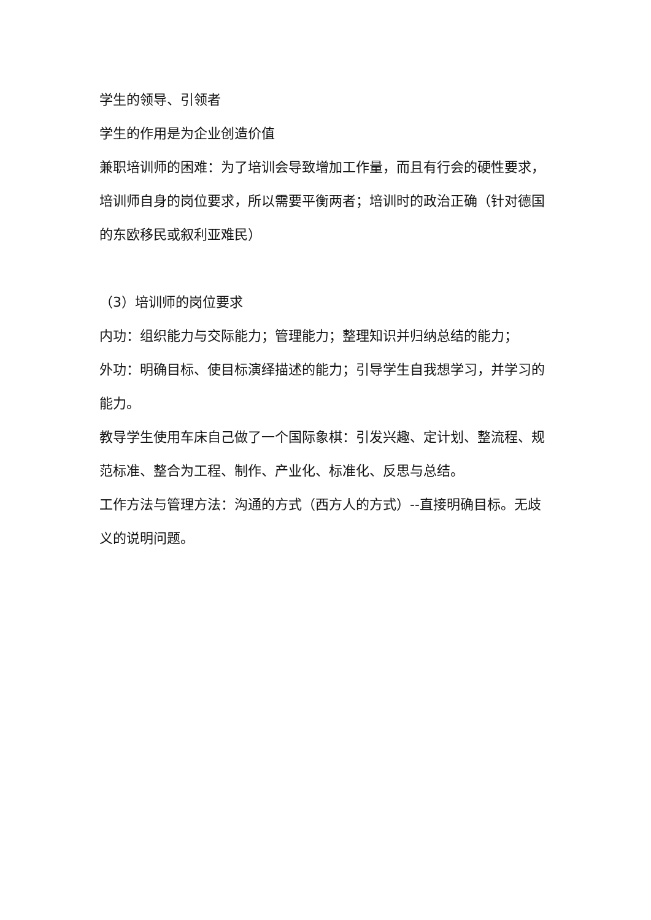学生的领导、引领者
学生的作用是为企业创造价值
兼职培训师的困难：为了培训会导致增加工作量，而且有行会的硬性要求，培训师自身的岗位要求，所以需要平衡两者；培训时的政治正确（针对德国的东欧移民或叙利亚难民）
（3）培训师的岗位要求
内功：组织能力与交际能力；管理能力；整理知识并归纳总结的能力；
外功：明确目标、使目标演绎描述的能力；引导学生自我想学习，并学习的能力。
教导学生使用车床自己做了一个国际象棋：引发兴趣、定计划、整流程、规范标准、整合为工程、制作、产业化、标准化、反思与总结。
工作方法与管理方法：沟通的方式（西方人的方式）--直接明确目标。无歧义的说明问题。